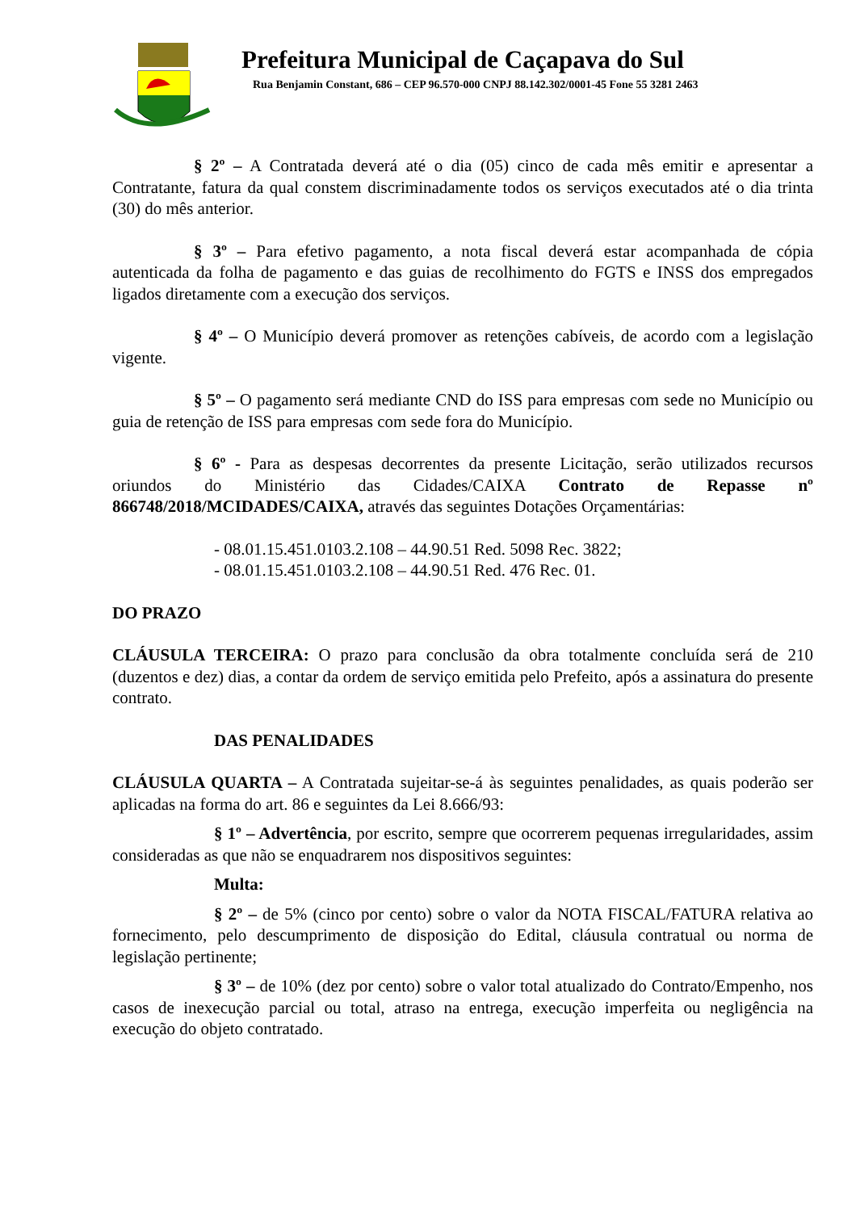Prefeitura Municipal de Caçapava do Sul
Rua Benjamin Constant, 686 – CEP 96.570-000 CNPJ 88.142.302/0001-45 Fone 55 3281 2463
§ 2º – A Contratada deverá até o dia (05) cinco de cada mês emitir e apresentar a Contratante, fatura da qual constem discriminadamente todos os serviços executados até o dia trinta (30) do mês anterior.
§ 3º – Para efetivo pagamento, a nota fiscal deverá estar acompanhada de cópia autenticada da folha de pagamento e das guias de recolhimento do FGTS e INSS dos empregados ligados diretamente com a execução dos serviços.
§ 4º – O Município deverá promover as retenções cabíveis, de acordo com a legislação vigente.
§ 5º – O pagamento será mediante CND do ISS para empresas com sede no Município ou guia de retenção de ISS para empresas com sede fora do Município.
§ 6º - Para as despesas decorrentes da presente Licitação, serão utilizados recursos oriundos do Ministério das Cidades/CAIXA Contrato de Repasse nº 866748/2018/MCIDADES/CAIXA, através das seguintes Dotações Orçamentárias:
- 08.01.15.451.0103.2.108 – 44.90.51 Red. 5098 Rec. 3822;
- 08.01.15.451.0103.2.108 – 44.90.51 Red. 476 Rec. 01.
DO PRAZO
CLÁUSULA TERCEIRA: O prazo para conclusão da obra totalmente concluída será de 210 (duzentos e dez) dias, a contar da ordem de serviço emitida pelo Prefeito, após a assinatura do presente contrato.
DAS PENALIDADES
CLÁUSULA QUARTA – A Contratada sujeitar-se-á às seguintes penalidades, as quais poderão ser aplicadas na forma do art. 86 e seguintes da Lei 8.666/93:
§ 1º – Advertência, por escrito, sempre que ocorrerem pequenas irregularidades, assim consideradas as que não se enquadrarem nos dispositivos seguintes:
Multa:
§ 2º – de 5% (cinco por cento) sobre o valor da NOTA FISCAL/FATURA relativa ao fornecimento, pelo descumprimento de disposição do Edital, cláusula contratual ou norma de legislação pertinente;
§ 3º – de 10% (dez por cento) sobre o valor total atualizado do Contrato/Empenho, nos casos de inexecução parcial ou total, atraso na entrega, execução imperfeita ou negligência na execução do objeto contratado.